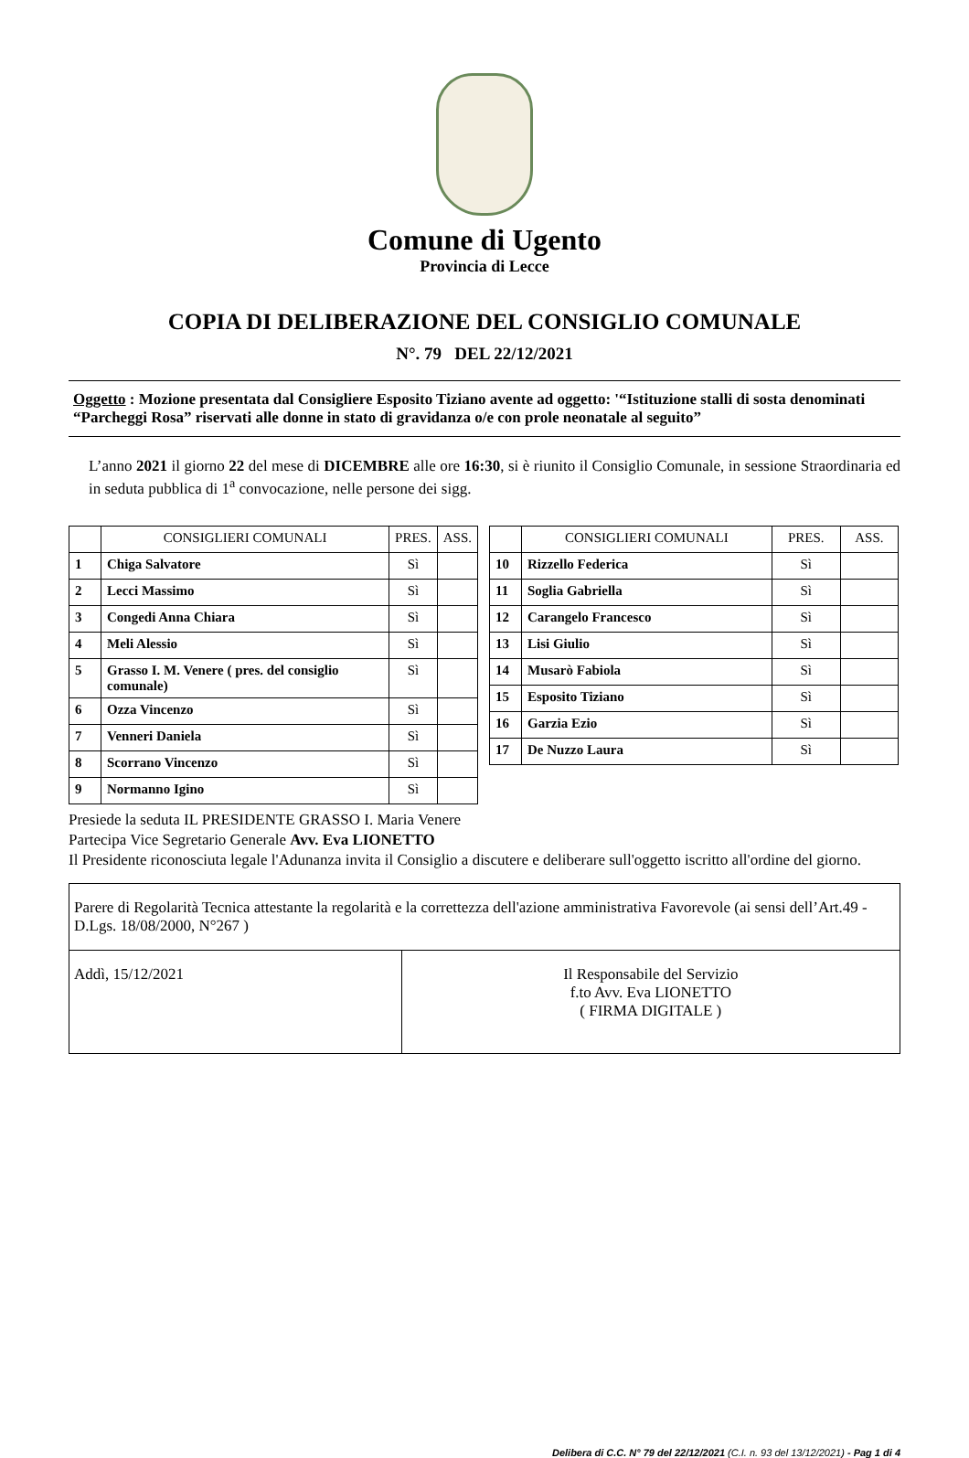Comune di Ugento
Provincia di Lecce
COPIA DI DELIBERAZIONE DEL CONSIGLIO COMUNALE
N°. 79 DEL 22/12/2021
Oggetto : Mozione presentata dal Consigliere Esposito Tiziano avente ad oggetto: '“Istituzione stalli di sosta denominati “Parcheggi Rosa” riservati alle donne in stato di gravidanza o/e con prole neonatale al seguito”
L’anno 2021 il giorno 22 del mese di DICEMBRE alle ore 16:30, si è riunito il Consiglio Comunale, in sessione Straordinaria ed in seduta pubblica di 1<sup>a</sup> convocazione, nelle persone dei sigg.
| | CONSIGLIERI COMUNALI | PRES. | ASS. |
| --- | --- | --- | --- |
| 1 | Chiga Salvatore | Sì | |
| 2 | Lecci Massimo | Sì | |
| 3 | Congedi Anna Chiara | Sì | |
| 4 | Meli Alessio | Sì | |
| 5 | Grasso I. M. Venere ( pres. del consiglio comunale) | Sì | |
| 6 | Ozza Vincenzo | Sì | |
| 7 | Venneri Daniela | Sì | |
| 8 | Scorrano Vincenzo | Sì | |
| 9 | Normanno Igino | Sì | |
| | CONSIGLIERI COMUNALI | PRES. | ASS. |
| --- | --- | --- | --- |
| 10 | Rizzello Federica | Sì | |
| 11 | Soglia Gabriella | Sì | |
| 12 | Carangelo Francesco | Sì | |
| 13 | Lisi Giulio | Sì | |
| 14 | Musarò Fabiola | Sì | |
| 15 | Esposito Tiziano | Sì | |
| 16 | Garzia Ezio | Sì | |
| 17 | De Nuzzo Laura | Sì | |
Presiede la seduta IL PRESIDENTE GRASSO I. Maria Venere
Partecipa Vice Segretario Generale Avv. Eva LIONETTO
Il Presidente riconosciuta legale l'Adunanza invita il Consiglio a discutere e deliberare sull'oggetto iscritto all'ordine del giorno.
| Parere di Regolarità Tecnica attestante la regolarità e la correttezza dell'azione amministrativa Favorevole (ai sensi dell’Art.49 - D.Lgs. 18/08/2000, N°267 ) | |
| Addì, 15/12/2021 | Il Responsabile del Servizio f.to Avv. Eva LIONETTO ( FIRMA DIGITALE ) |
Delibera di C.C. N° 79 del 22/12/2021 (C.I. n. 93 del 13/12/2021) - Pag 1 di 4